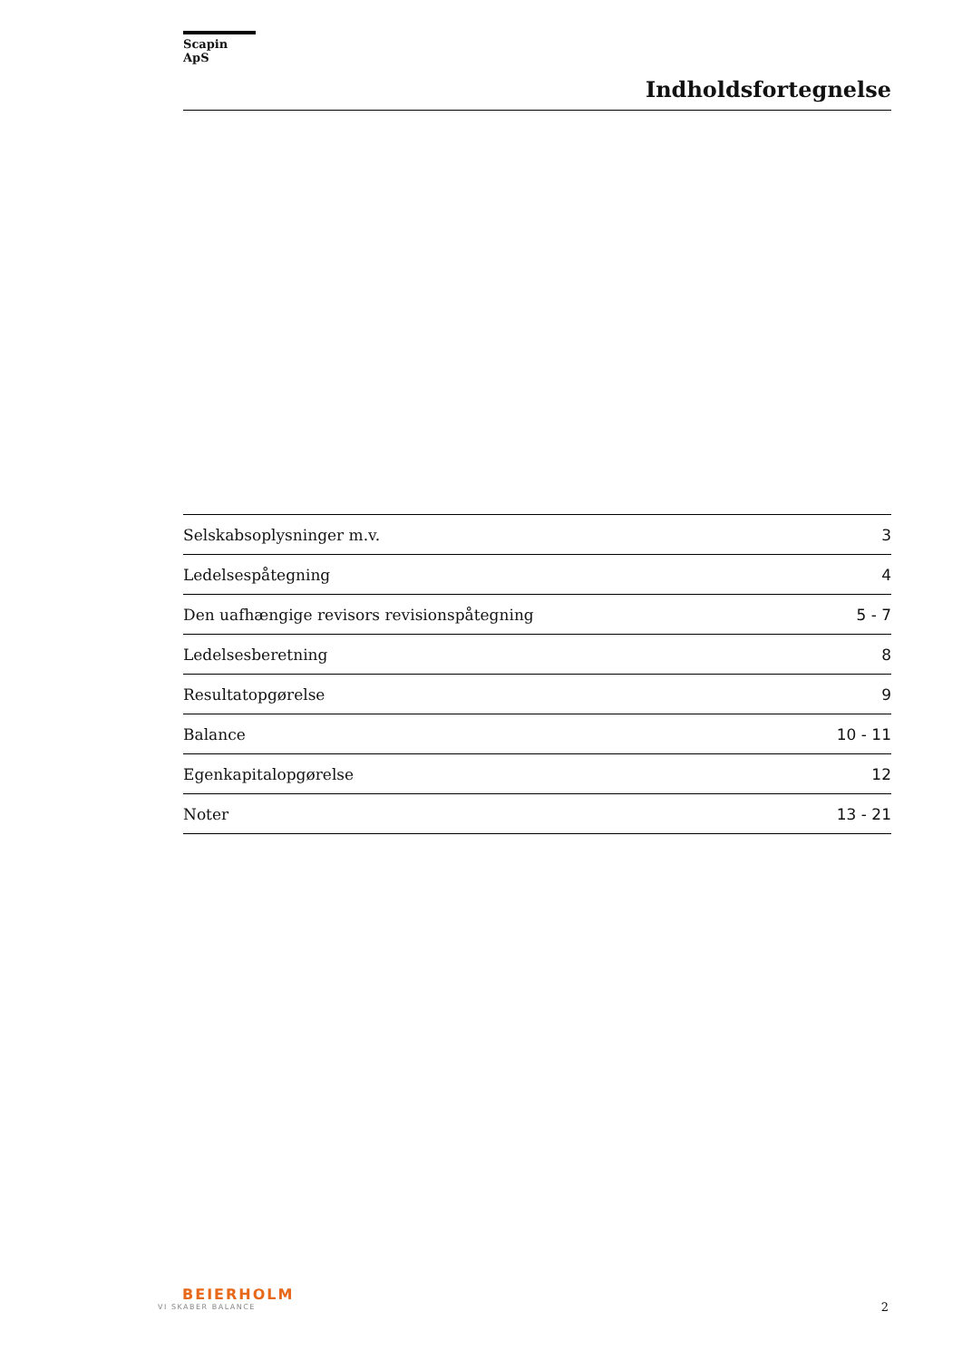Scapin ApS
Indholdsfortegnelse
| Selskabsoplysninger m.v. | 3 |
| Ledelsespåtegning | 4 |
| Den uafhængige revisors revisionspåtegning | 5 - 7 |
| Ledelsesberetning | 8 |
| Resultatopgørelse | 9 |
| Balance | 10 - 11 |
| Egenkapitalopgørelse | 12 |
| Noter | 13 - 21 |
BEIERHOLM
VI SKABER BALANCE
2